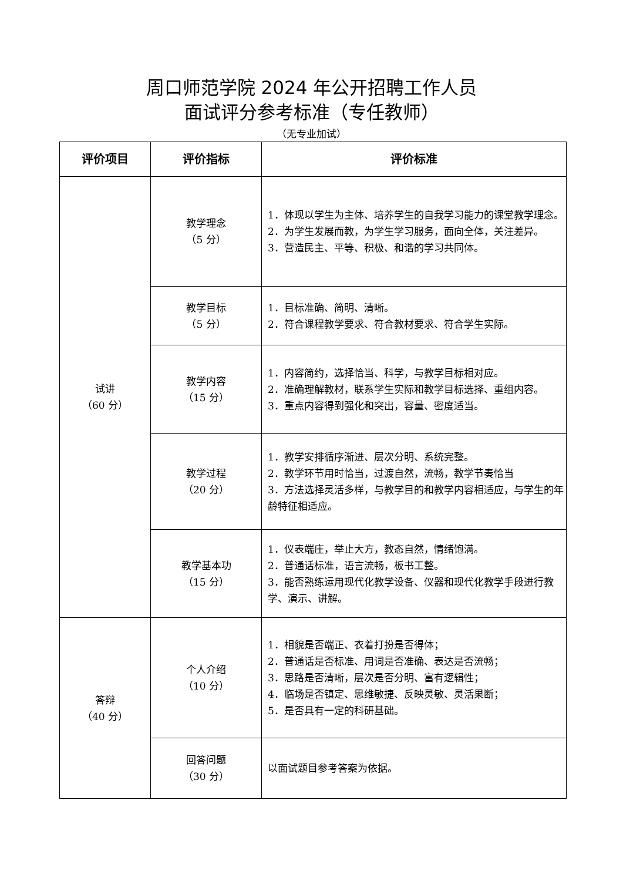周口师范学院 2024 年公开招聘工作人员
面试评分参考标准（专任教师）
（无专业加试）
| 评价项目 | 评价指标 | 评价标准 |
| --- | --- | --- |
| 试讲 （60 分） | 教学理念 （5 分） | 1．体现以学生为主体、培养学生的自我学习能力的课堂教学理念。 2．为学生发展而教，为学生学习服务，面向全体，关注差异。 3．营造民主、平等、积极、和谐的学习共同体。 |
| | 教学目标 （5 分） | 1．目标准确、简明、清晰。 2．符合课程教学要求、符合教材要求、符合学生实际。 |
| | 教学内容 （15 分） | 1．内容简约，选择恰当、科学，与教学目标相对应。 2．准确理解教材，联系学生实际和教学目标选择、重组内容。 3．重点内容得到强化和突出，容量、密度适当。 |
| | 教学过程 （20 分） | 1．教学安排循序渐进、层次分明、系统完整。 2．教学环节用时恰当，过渡自然，流畅，教学节奏恰当 3．方法选择灵活多样，与教学目的和教学内容相适应，与学生的年龄特征相适应。 |
| | 教学基本功 （15 分） | 1．仪表端庄，举止大方，教态自然，情绪饱满。 2．普通话标准，语言流畅，板书工整。 3．能否熟练运用现代化教学设备、仪器和现代化教学手段进行教学、演示、讲解。 |
| 答辩 （40 分） | 个人介绍 （10 分） | 1．相貌是否端正、衣着打扮是否得体； 2．普通话是否标准、用词是否准确、表达是否流畅； 3．思路是否清晰，层次是否分明、富有逻辑性； 4．临场是否镇定、思维敏捷、反映灵敏、灵活果断； 5．是否具有一定的科研基础。 |
| | 回答问题 （30 分） | 以面试题目参考答案为依据。 |